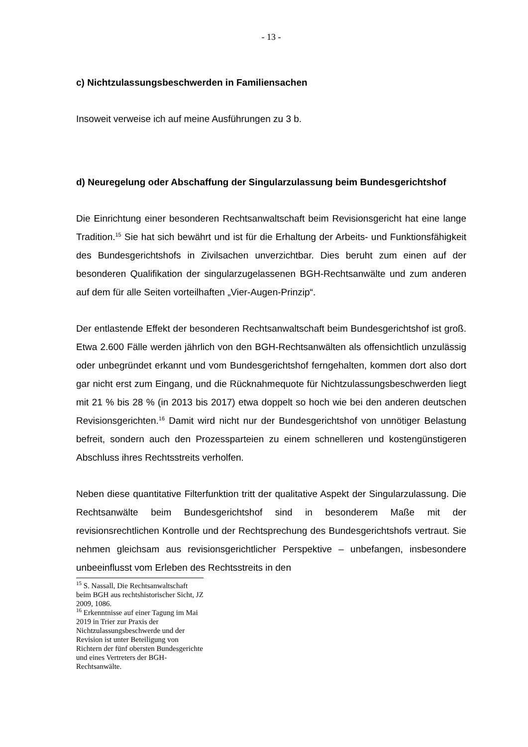- 13 -
c) Nichtzulassungsbeschwerden in Familiensachen
Insoweit verweise ich auf meine Ausführungen zu 3 b.
d) Neuregelung oder Abschaffung der Singularzulassung beim Bundesgerichtshof
Die Einrichtung einer besonderen Rechtsanwaltschaft beim Revisionsgericht hat eine lange Tradition.<sup>15</sup> Sie hat sich bewährt und ist für die Erhaltung der Arbeits- und Funktionsfähigkeit des Bundesgerichtshofs in Zivilsachen unverzichtbar. Dies beruht zum einen auf der besonderen Qualifikation der singularzugelassenen BGH-Rechtsanwälte und zum anderen auf dem für alle Seiten vorteilhaften „Vier-Augen-Prinzip“.
Der entlastende Effekt der besonderen Rechtsanwaltschaft beim Bundesgerichtshof ist groß. Etwa 2.600 Fälle werden jährlich von den BGH-Rechtsanwälten als offensichtlich unzulässig oder unbegründet erkannt und vom Bundesgerichtshof ferngehalten, kommen dort also dort gar nicht erst zum Eingang, und die Rücknahmequote für Nichtzulassungsbeschwerden liegt mit 21 % bis 28 % (in 2013 bis 2017) etwa doppelt so hoch wie bei den anderen deutschen Revisionsgerichten.<sup>16</sup> Damit wird nicht nur der Bundesgerichtshof von unnötiger Belastung befreit, sondern auch den Prozessparteien zu einem schnelleren und kostengünstigeren Abschluss ihres Rechtsstreits verholfen.
Neben diese quantitative Filterfunktion tritt der qualitative Aspekt der Singularzulassung. Die Rechtsanwälte beim Bundesgerichtshof sind in besonderem Maße mit der revisionsrechtlichen Kontrolle und der Rechtsprechung des Bundesgerichtshofs vertraut. Sie nehmen gleichsam aus revisionsgerichtlicher Perspektive – unbefangen, insbesondere unbeeinflusst vom Erleben des Rechtsstreits in den
<sup>15</sup> S. Nassall, Die Rechtsanwaltschaft beim BGH aus rechtshistorischer Sicht, JZ 2009, 1086.
<sup>16</sup> Erkenntnisse auf einer Tagung im Mai 2019 in Trier zur Praxis der Nichtzulassungsbeschwerde und der Revision ist unter Beteiligung von Richtern der fünf obersten Bundesgerichte und eines Vertreters der BGH-Rechtsanwälte.